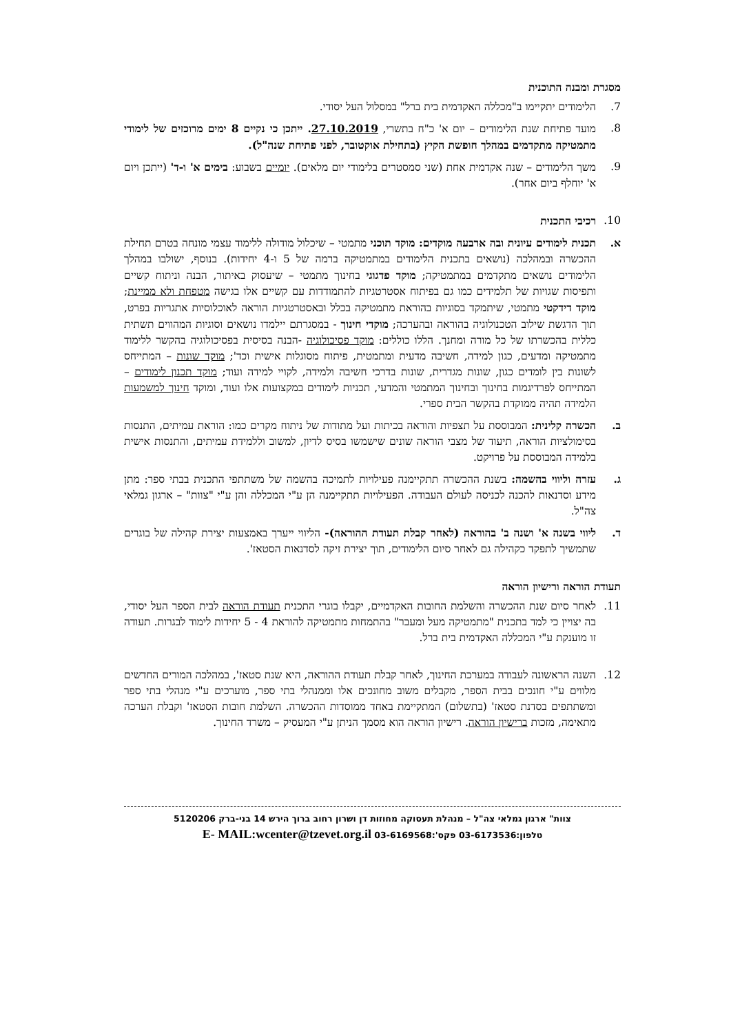מסגרת ומבנה התוכנית
7. הלימודים יתקיימו ב"מכללה האקדמית בית ברל" במסלול העל יסודי.
8. מועד פתיחת שנת הלימודים – יום א' כ"ח בתשרי, 27.10.2019. ייתכן כי נקיים 8 ימים מרוכזים של לימודי מתמטיקה מתקדמים במהלך חופשת הקיץ (בתחילת אוקטובר, לפני פתיחת שנה"ל).
9. משך הלימודים – שנה אקדמית אחת (שני סמסטרים בלימודי יום מלאים). יומיים בשבוע: בימים א' ו-ד' (ייתכן ויום א' יוחלף ביום אחר).
10. רכיבי התכנית
א. תכנית לימודים עיונית ובה ארבעה מוקדים: מוקד תוכני מתמטי – שיכלול מודולה ללימוד עצמי מונחה בטרם תחילת ההכשרה ובמהלכה (נושאים בתכנית הלימודים במתמטיקה ברמה של 5 ו-4 יחידות). בנוסף, ישולבו במהלך הלימודים נושאים מתקדמים במתמטיקה; מוקד פדגוגי בחינוך מתמטי – שיעסוק באיתור, הבנה וניתוח קשיים ותפיסות שגויות של תלמידים כמו גם בפיתוח אסטרטגיות להתמודדות עם קשיים אלו בגישה מטפחת ולא ממיינת; מוקד דידקטי מתמטי, שיתמקד בסוגיות בהוראת מתמטיקה בכלל ובאסטרטגיות הוראה לאוכלוסיות אתגריות בפרט, תוך הדגשת שילוב הטכנולוגיה בהוראה ובהערכה; מוקדי חינוך - במסגרתם יילמדו נושאים וסוגיות המהווים תשתית כללית בהכשרתו של כל מורה ומחנך. הללו כוללים: מוקד פסיכולוגיה -הבנה בסיסית בפסיכולוגיה בהקשר ללימוד מתמטיקה ומדעים, כגון למידה, חשיבה מדעית ומתמטית, פיתוח מסוגלות אישית וכד'; מוקד שונות – המתייחס לשונות בין לומדים כגון, שונות מגדרית, שונות בדרכי חשיבה ולמידה, לקויי למידה ועוד; מוקד תכנון לימודים – המתייחס לפרדיגמות בחינוך ובחינוך המתמטי והמדעי, תכניות לימודים במקצועות אלו ועוד, ומוקד חינוך למשמעות הלמידה תהיה ממוקדת בהקשר הבית ספרי.
ב. הכשרה קלינית: המבוססת על תצפיות והוראה בכיתות ועל מתודות של ניתוח מקרים כמו: הוראת עמיתים, התנסות בסימולציות הוראה, תיעוד של מצבי הוראה שונים שישמשו בסיס לדיון, למשוב וללמידת עמיתים, והתנסות אישית בלמידה המבוססת על פרויקט.
ג. עזרה וליווי בהשמה: בשנת ההכשרה תתקיימנה פעילויות לתמיכה בהשמה של משתתפי התכנית בבתי ספר: מתן מידע וסדנאות להכנה לכניסה לעולם העבודה. הפעילויות תתקיימנה הן ע"י המכללה והן ע"י "צוות" – ארגון גמלאי צה"ל.
ד. ליווי בשנה א' ושנה ב' בהוראה (לאחר קבלת תעודת ההוראה)- הליווי ייערך באמצעות יצירת קהילה של בוגרים שתמשיך לתפקד כקהילה גם לאחר סיום הלימודים, תוך יצירת זיקה לסדנאות הסטאז'.
תעודת הוראה ורישיון הוראה
11. לאחר סיום שנת ההכשרה והשלמת החובות האקדמיים, יקבלו בוגרי התכנית תעודת הוראה לבית הספר העל יסודי, בה יצויין כי למד בתכנית "מתמטיקה מעל ומעבר" בהתמחות מתמטיקה להוראת 4 - 5 יחידות לימוד לבגרות. תעודה זו מוענקת ע"י המכללה האקדמית בית ברל.
12. השנה הראשונה לעבודה במערכת החינוך, לאחר קבלת תעודת ההוראה, היא שנת סטאז', במהלכה המורים החדשים מלווים ע"י חונכים בבית הספר, מקבלים משוב מחונכים אלו וממנהלי בתי ספר, מוערכים ע"י מנהלי בתי ספר ומשתתפים בסדנת סטאז' (בתשלום) המתקיימת באחד ממוסדות ההכשרה. השלמת חובות הסטאז' וקבלת הערכה מתאימה, מזכות ברישיון הוראה. רישיון הוראה הוא מסמך הניתן ע"י המעסיק – משרד החינוך.
צוות" ארגון גמלאי צה"ל – מנהלת תעסוקה מחוזות דן ושרון רחוב ברוך הירש 14 בני-ברק 5120206
טלפון:03-6173536 פקס':03-6169568 E- MAIL:wcenter@tzevet.org.il